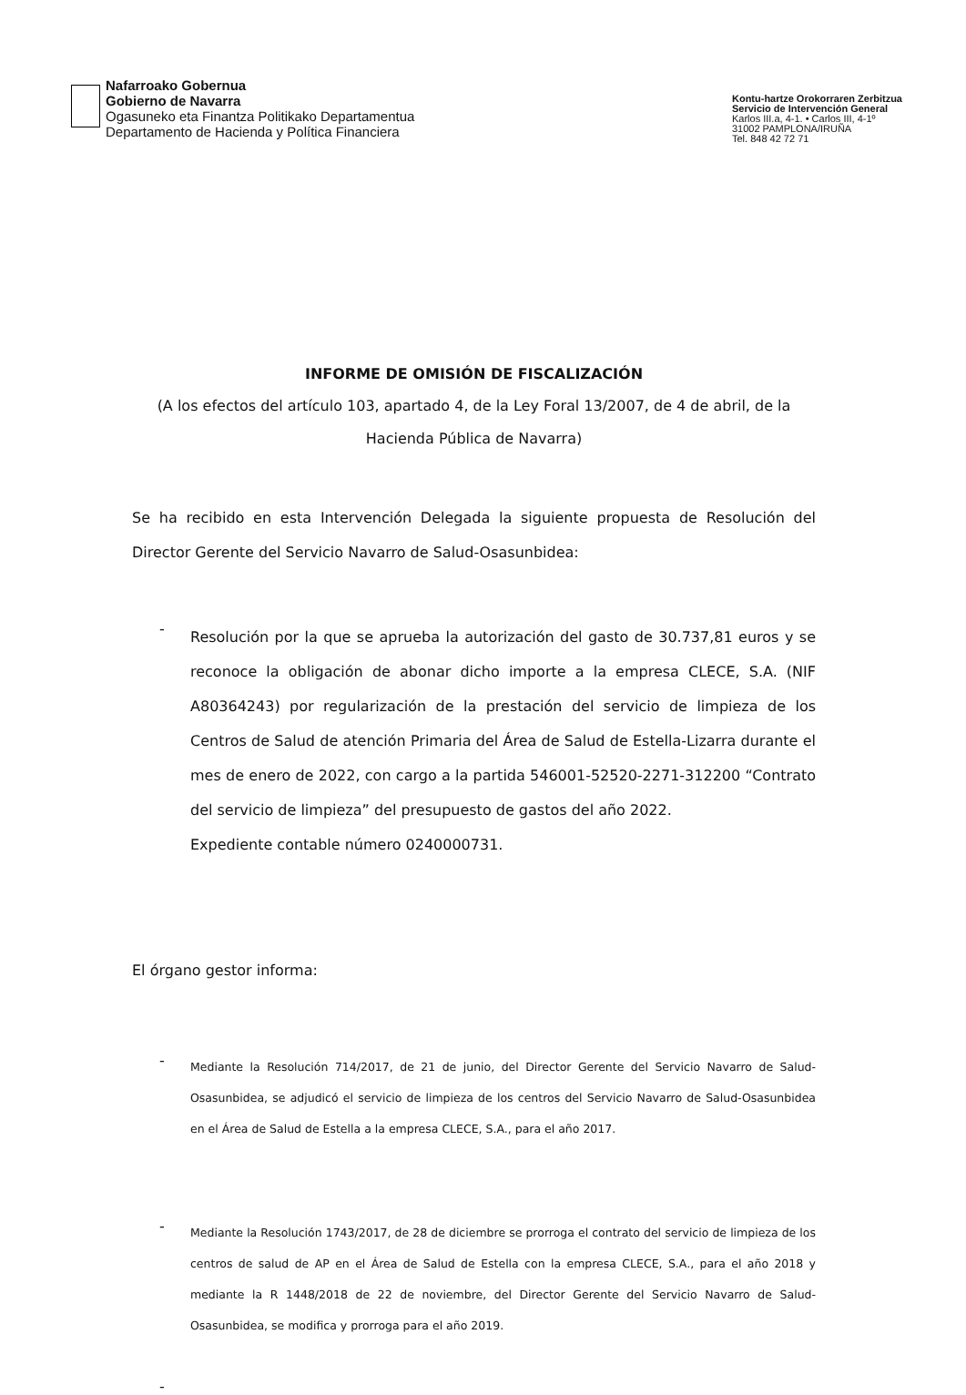Nafarroako Gobernua
Gobierno de Navarra
Ogasuneko eta Finantza Politikako Departamentua
Departamento de Hacienda y Política Financiera
Kontu-hartze Orokorraren Zerbitzua
Servicio de Intervención General
Karlos III.a, 4-1. • Carlos III, 4-1º
31002 PAMPLONA/IRUÑA
Tel. 848 42 72 71
INFORME DE OMISIÓN DE FISCALIZACIÓN
(A los efectos del artículo 103, apartado 4, de la Ley Foral 13/2007, de 4 de abril, de la Hacienda Pública de Navarra)
Se ha recibido en esta Intervención Delegada la siguiente propuesta de Resolución del Director Gerente del Servicio Navarro de Salud-Osasunbidea:
-
Resolución por la que se aprueba la autorización del gasto de 30.737,81 euros y se reconoce la obligación de abonar dicho importe a la empresa CLECE, S.A. (NIF A80364243) por regularización de la prestación del servicio de limpieza de los Centros de Salud de atención Primaria del Área de Salud de Estella-Lizarra durante el mes de enero de 2022, con cargo a la partida 546001-52520-2271-312200 “Contrato del servicio de limpieza” del presupuesto de gastos del año 2022.
Expediente contable número 0240000731.
El órgano gestor informa:
-
Mediante la Resolución 714/2017, de 21 de junio, del Director Gerente del Servicio Navarro de Salud-Osasunbidea, se adjudicó el servicio de limpieza de los centros del Servicio Navarro de Salud-Osasunbidea en el Área de Salud de Estella a la empresa CLECE, S.A., para el año 2017.
-
Mediante la Resolución 1743/2017, de 28 de diciembre se prorroga el contrato del servicio de limpieza de los centros de salud de AP en el Área de Salud de Estella con la empresa CLECE, S.A., para el año 2018 y mediante la R 1448/2018 de 22 de noviembre, del Director Gerente del Servicio Navarro de Salud-Osasunbidea, se modifica y prorroga para el año 2019.
-